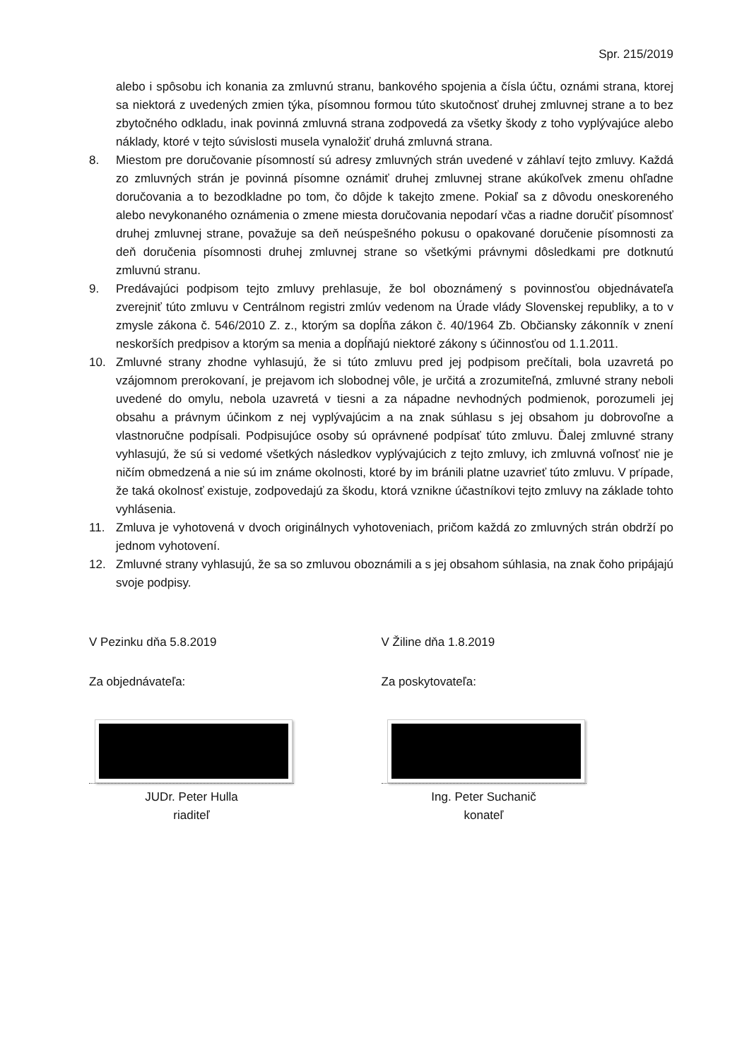Spr. 215/2019
alebo i spôsobu ich konania za zmluvnú stranu, bankového spojenia a čísla účtu, oznámi strana, ktorej sa niektorá z uvedených zmien týka, písomnou formou túto skutočnosť druhej zmluvnej strane a to bez zbytočného odkladu, inak povinná zmluvná strana zodpovedá za všetky škody z toho vyplývajúce alebo náklady, ktoré v tejto súvislosti musela vynaložiť druhá zmluvná strana.
8. Miestom pre doručovanie písomností sú adresy zmluvných strán uvedené v záhlaví tejto zmluvy. Každá zo zmluvných strán je povinná písomne oznámiť druhej zmluvnej strane akúkoľvek zmenu ohľadne doručovania a to bezodkladne po tom, čo dôjde k takejto zmene. Pokiaľ sa z dôvodu oneskoreného alebo nevykonaného oznámenia o zmene miesta doručovania nepodarí včas a riadne doručiť písomnosť druhej zmluvnej strane, považuje sa deň neúspešného pokusu o opakované doručenie písomnosti za deň doručenia písomnosti druhej zmluvnej strane so všetkými právnymi dôsledkami pre dotknutú zmluvnú stranu.
9. Predávajúci podpisom tejto zmluvy prehlasuje, že bol oboznámený s povinnosťou objednávateľa zverejniť túto zmluvu v Centrálnom registri zmlúv vedenom na Úrade vlády Slovenskej republiky, a to v zmysle zákona č. 546/2010 Z. z., ktorým sa dopĺňa zákon č. 40/1964 Zb. Občiansky zákonník v znení neskorších predpisov a ktorým sa menia a dopĺňajú niektoré zákony s účinnosťou od 1.1.2011.
10. Zmluvné strany zhodne vyhlasujú, že si túto zmluvu pred jej podpisom prečítali, bola uzavretá po vzájomnom prerokovaní, je prejavom ich slobodnej vôle, je určitá a zrozumiteľná, zmluvné strany neboli uvedené do omylu, nebola uzavretá v tiesni a za nápadne nevhodných podmienok, porozumeli jej obsahu a právnym účinkom z nej vyplývajúcim a na znak súhlasu s jej obsahom ju dobrovoľne a vlastnoručne podpísali. Podpisujúce osoby sú oprávnené podpísať túto zmluvu. Ďalej zmluvné strany vyhlasujú, že sú si vedomé všetkých následkov vyplývajúcich z tejto zmluvy, ich zmluvná voľnosť nie je ničím obmedzená a nie sú im známe okolnosti, ktoré by im bránili platne uzavrieť túto zmluvu. V prípade, že taká okolnosť existuje, zodpovedajú za škodu, ktorá vznikne účastníkovi tejto zmluvy na základe tohto vyhlásenia.
11. Zmluva je vyhotovená v dvoch originálnych vyhotoveniach, pričom každá zo zmluvných strán obdrží po jednom vyhotovení.
12. Zmluvné strany vyhlasujú, že sa so zmluvou oboznámili a s jej obsahom súhlasia, na znak čoho pripájajú svoje podpisy.
V Pezinku dňa 5.8.2019
Za objednávateľa:
JUDr. Peter Hulla
riaditeľ
V Žiline dňa 1.8.2019
Za poskytovateľa:
Ing. Peter Suchanič
konateľ